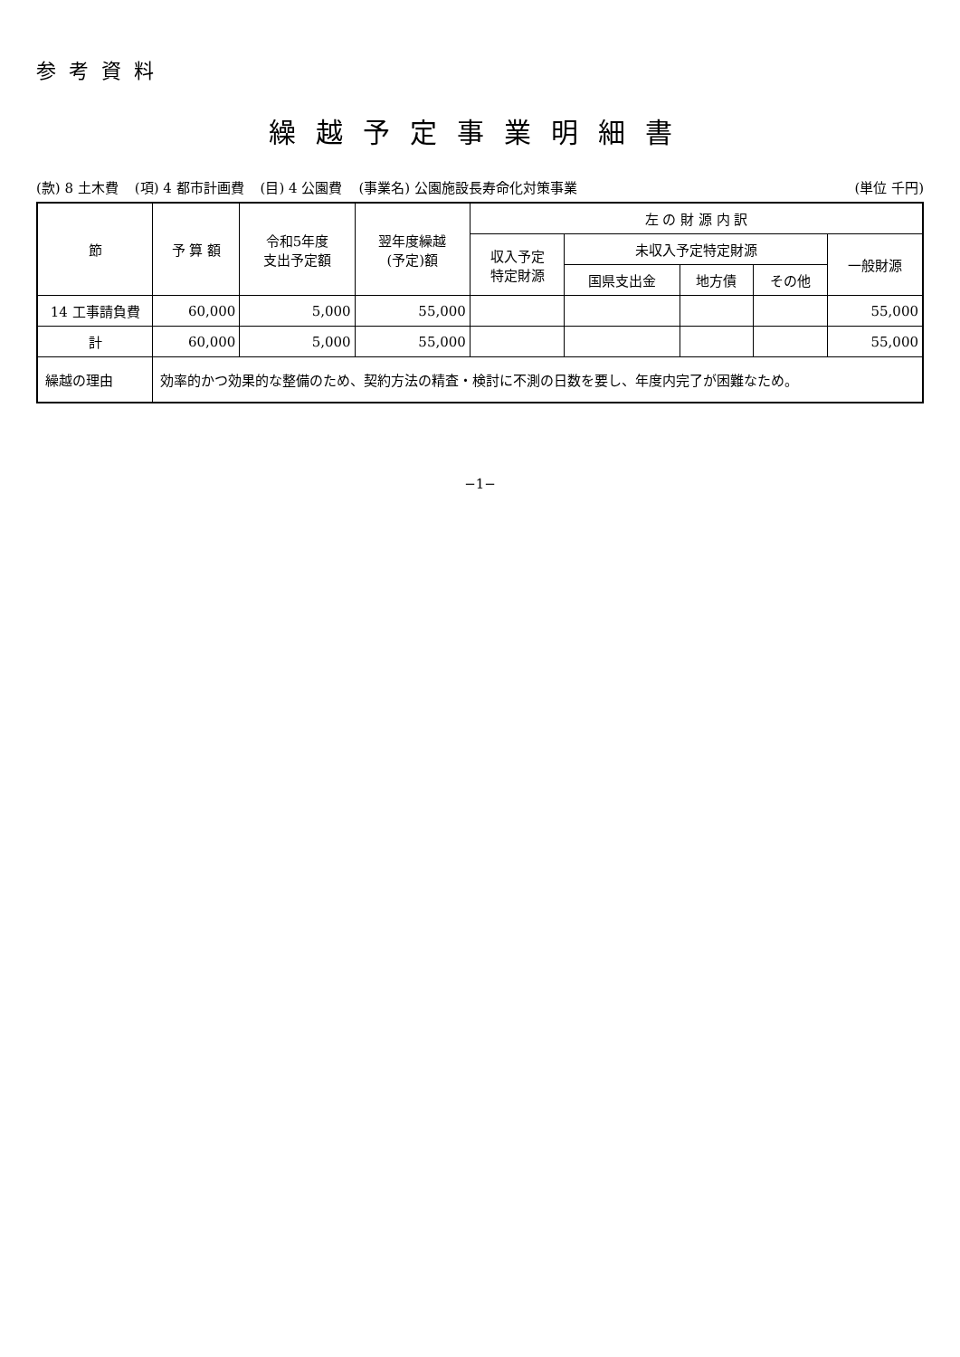参考資料
繰越予定事業明細書
(款) 8 土木費 (項) 4 都市計画費 (目) 4 公園費 (事業名) 公園施設長寿命化対策事業 (単位 千円)
| 節 | 予 算 額 | 令和5年度 支出予定額 | 翌年度繰越 (予定)額 | 左 の 財 源 内 訳 | | | | |
| --- | --- | --- | --- | --- | --- | --- | --- | --- |
| | | | | 収入予定 特定財源 | 未収入予定特定財源 | | | 一般財源 |
| | | | | | 国県支出金 | 地方債 | その他 | |
| 14 工事請負費 | 60,000 | 5,000 | 55,000 | | | | | 55,000 |
| 計 | 60,000 | 5,000 | 55,000 | | | | | 55,000 |
| 繰越の理由 | 効率的かつ効果的な整備のため、契約方法の精査・検討に不測の日数を要し、年度内完了が困難なため。 | | | | | | | |
−1−